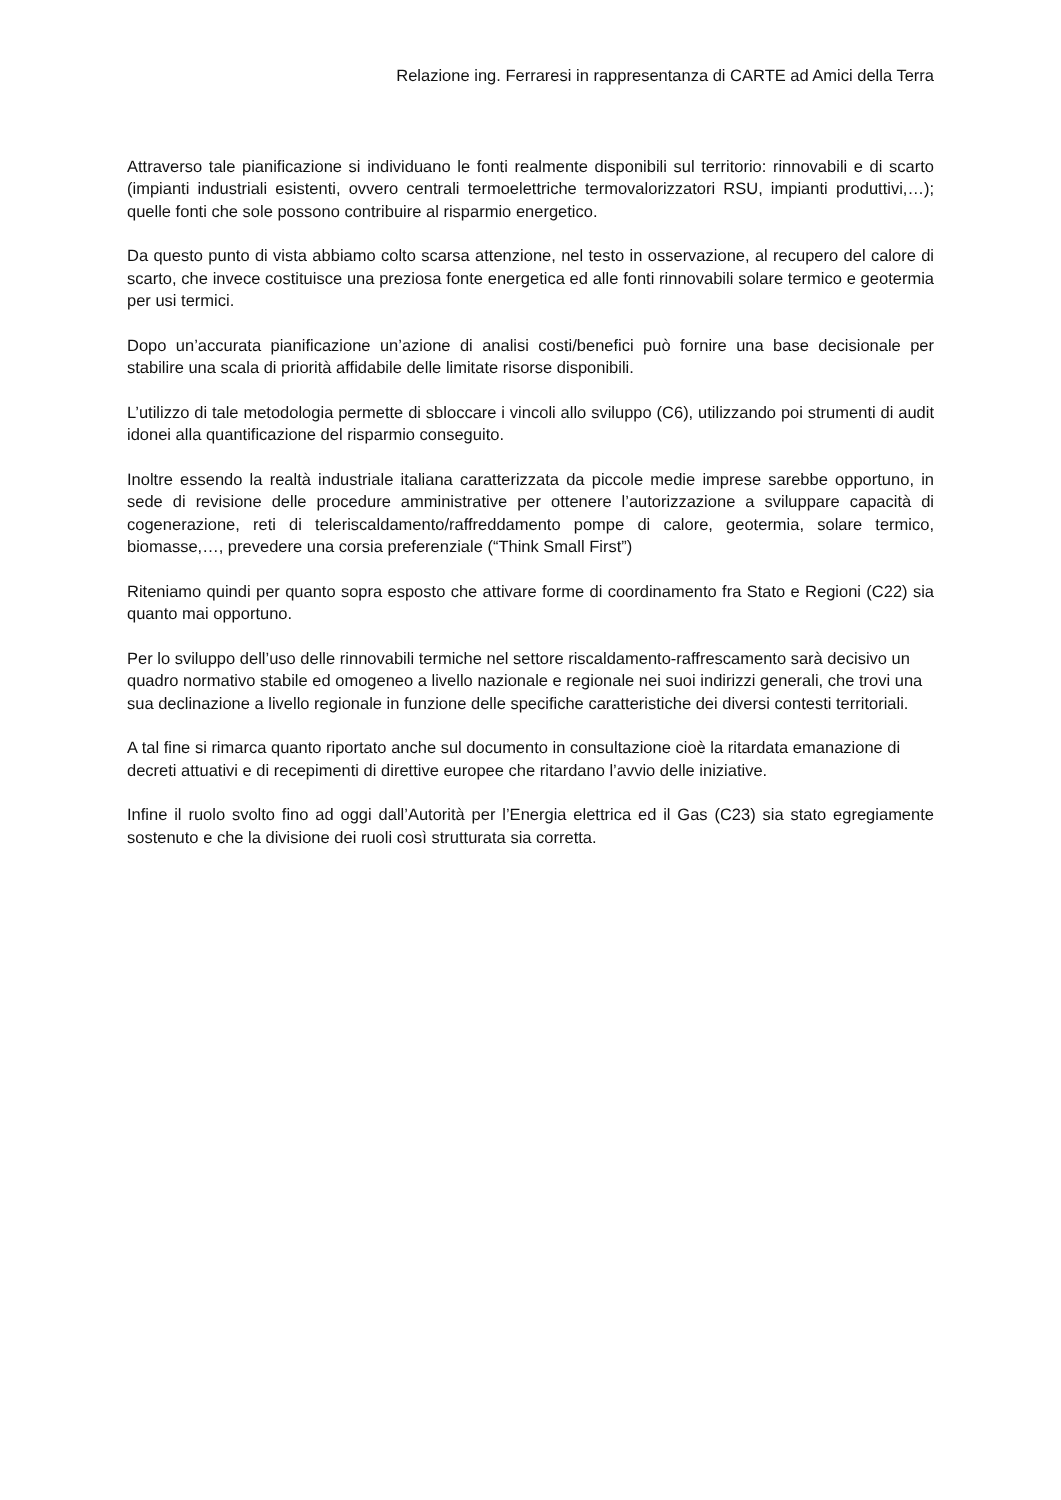Relazione ing. Ferraresi in rappresentanza di CARTE ad Amici della Terra
Attraverso tale pianificazione si individuano le fonti realmente disponibili sul territorio: rinnovabili e di scarto (impianti industriali esistenti, ovvero centrali termoelettriche termovalorizzatori RSU, impianti produttivi,…); quelle fonti che sole possono contribuire al risparmio energetico.
Da questo punto di vista abbiamo colto scarsa attenzione, nel testo in osservazione, al recupero del calore di scarto, che invece costituisce una preziosa fonte energetica ed alle fonti rinnovabili solare termico e geotermia per usi termici.
Dopo un’accurata pianificazione un’azione di analisi costi/benefici può fornire una base decisionale per stabilire una scala di priorità affidabile delle limitate risorse disponibili.
L’utilizzo di tale metodologia permette di sbloccare i vincoli allo sviluppo (C6), utilizzando poi strumenti di audit idonei alla quantificazione del risparmio conseguito.
Inoltre essendo la realtà industriale italiana caratterizzata da piccole medie imprese sarebbe opportuno, in sede di revisione delle procedure amministrative per ottenere l’autorizzazione a sviluppare capacità di cogenerazione, reti di teleriscaldamento/raffreddamento pompe di calore, geotermia, solare termico, biomasse,…, prevedere una corsia preferenziale (“Think Small First”)
Riteniamo quindi per quanto sopra esposto che attivare forme di coordinamento fra Stato e Regioni (C22) sia quanto mai opportuno.
Per lo sviluppo dell’uso delle rinnovabili termiche nel settore riscaldamento-raffrescamento sarà decisivo un quadro normativo stabile ed omogeneo a livello nazionale e regionale nei suoi indirizzi generali, che trovi una sua declinazione a livello regionale in funzione delle specifiche caratteristiche dei diversi contesti territoriali.
A tal fine si rimarca quanto riportato anche sul documento in consultazione cioè la ritardata emanazione di decreti attuativi e di recepimenti di direttive europee che ritardano l’avvio delle iniziative.
Infine il ruolo svolto fino ad oggi dall’Autorità per l’Energia elettrica ed il Gas (C23) sia stato egregiamente sostenuto e che la divisione dei ruoli così strutturata sia corretta.